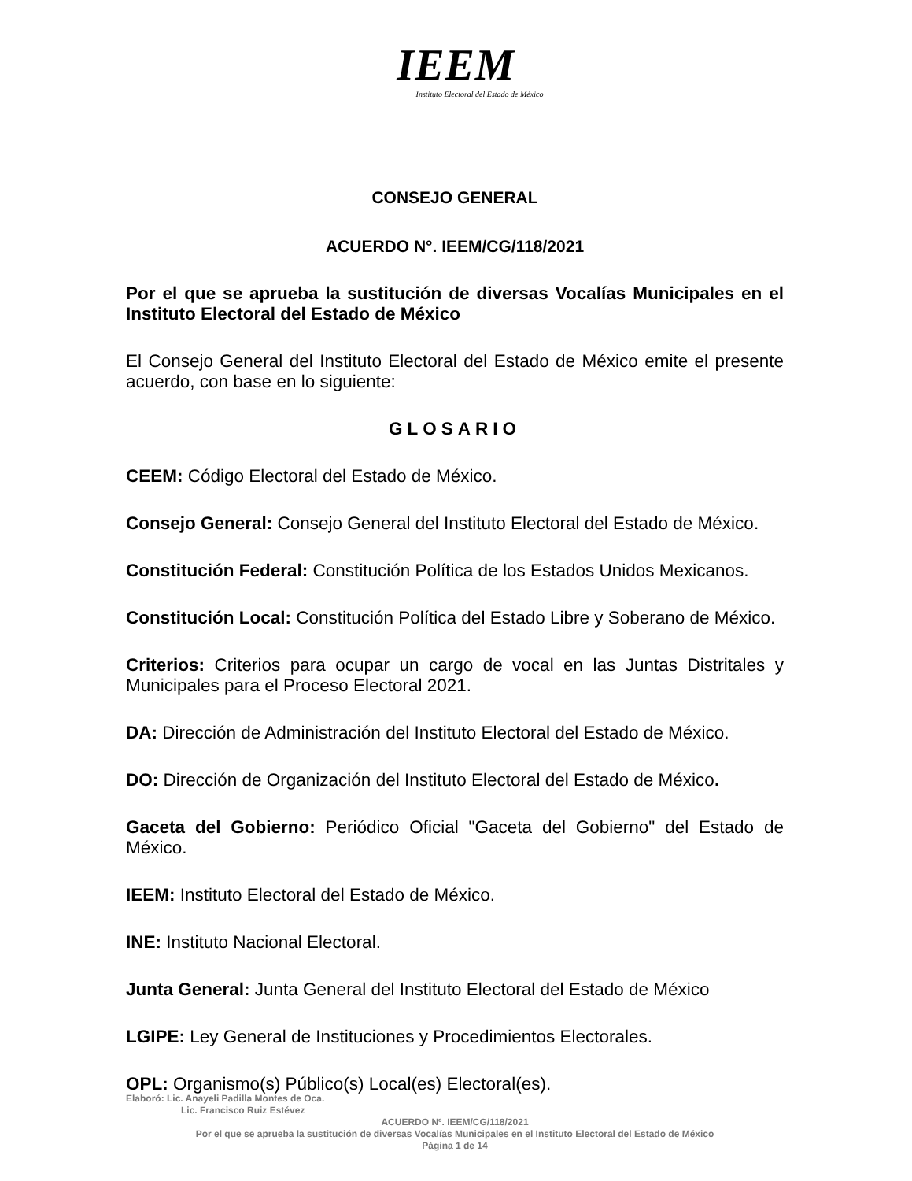IEEM
Instituto Electoral del Estado de México
CONSEJO GENERAL
ACUERDO N°. IEEM/CG/118/2021
Por el que se aprueba la sustitución de diversas Vocalías Municipales en el Instituto Electoral del Estado de México
El Consejo General del Instituto Electoral del Estado de México emite el presente acuerdo, con base en lo siguiente:
GLOSARIO
CEEM: Código Electoral del Estado de México.
Consejo General: Consejo General del Instituto Electoral del Estado de México.
Constitución Federal: Constitución Política de los Estados Unidos Mexicanos.
Constitución Local: Constitución Política del Estado Libre y Soberano de México.
Criterios: Criterios para ocupar un cargo de vocal en las Juntas Distritales y Municipales para el Proceso Electoral 2021.
DA: Dirección de Administración del Instituto Electoral del Estado de México.
DO: Dirección de Organización del Instituto Electoral del Estado de México.
Gaceta del Gobierno: Periódico Oficial "Gaceta del Gobierno" del Estado de México.
IEEM: Instituto Electoral del Estado de México.
INE: Instituto Nacional Electoral.
Junta General: Junta General del Instituto Electoral del Estado de México
LGIPE: Ley General de Instituciones y Procedimientos Electorales.
OPL: Organismo(s) Público(s) Local(es) Electoral(es).
Elaboró: Lic. Anayeli Padilla Montes de Oca.
Lic. Francisco Ruiz Estévez
ACUERDO Nº. IEEM/CG/118/2021
Por el que se aprueba la sustitución de diversas Vocalías Municipales en el Instituto Electoral del Estado de México
Página 1 de 14